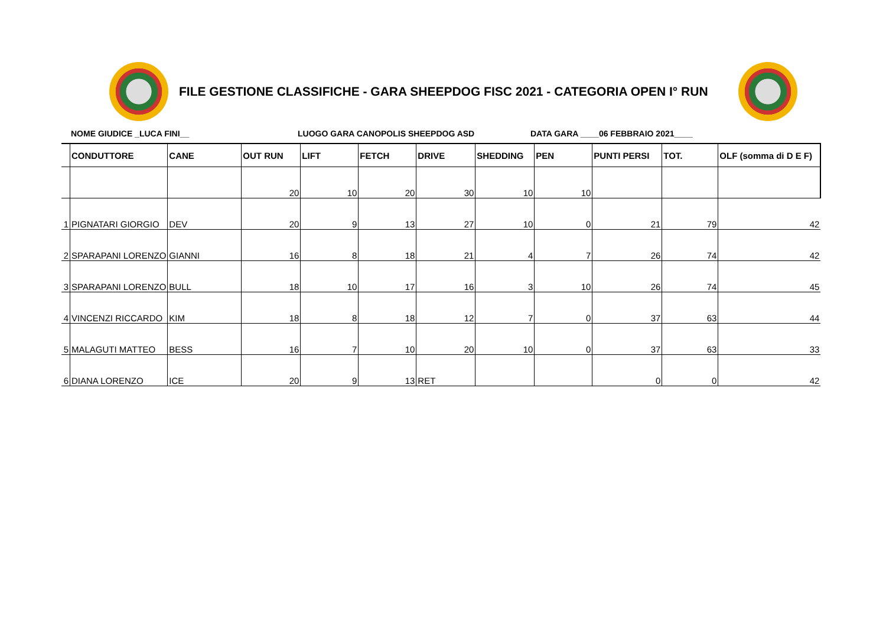FILE GESTIONE CLASSIFICHE - GARA SHEEPDOG FISC 2021 - CATEGORIA OPEN I° RUN
NOME GIUDICE _LUCA FINI__ LUOGO GARA CANOPOLIS SHEEPDOG ASD DATA GARA ____06 FEBBRAIO 2021____
| | CONDUTTORE | CANE | OUT RUN | LIFT | FETCH | DRIVE | SHEDDING | PEN | PUNTI PERSI | TOT. | OLF (somma di D E F) |
| --- | --- | --- | --- | --- | --- | --- | --- | --- | --- | --- | --- |
| | | | 20 | 10 | 20 | 30 | 10 | 10 | | | |
| 1 | PIGNATARI GIORGIO | DEV | 20 | 9 | 13 | 27 | 10 | 0 | 21 | 79 | 42 |
| 2 | SPARAPANI LORENZO | GIANNI | 16 | 8 | 18 | 21 | 4 | 7 | 26 | 74 | 42 |
| 3 | SPARAPANI LORENZO | BULL | 18 | 10 | 17 | 16 | 3 | 10 | 26 | 74 | 45 |
| 4 | VINCENZI RICCARDO | KIM | 18 | 8 | 18 | 12 | 7 | 0 | 37 | 63 | 44 |
| 5 | MALAGUTI MATTEO | BESS | 16 | 7 | 10 | 20 | 10 | 0 | 37 | 63 | 33 |
| 6 | DIANA LORENZO | ICE | 20 | 9 | 13 | RET | | | 0 | 0 | 42 |